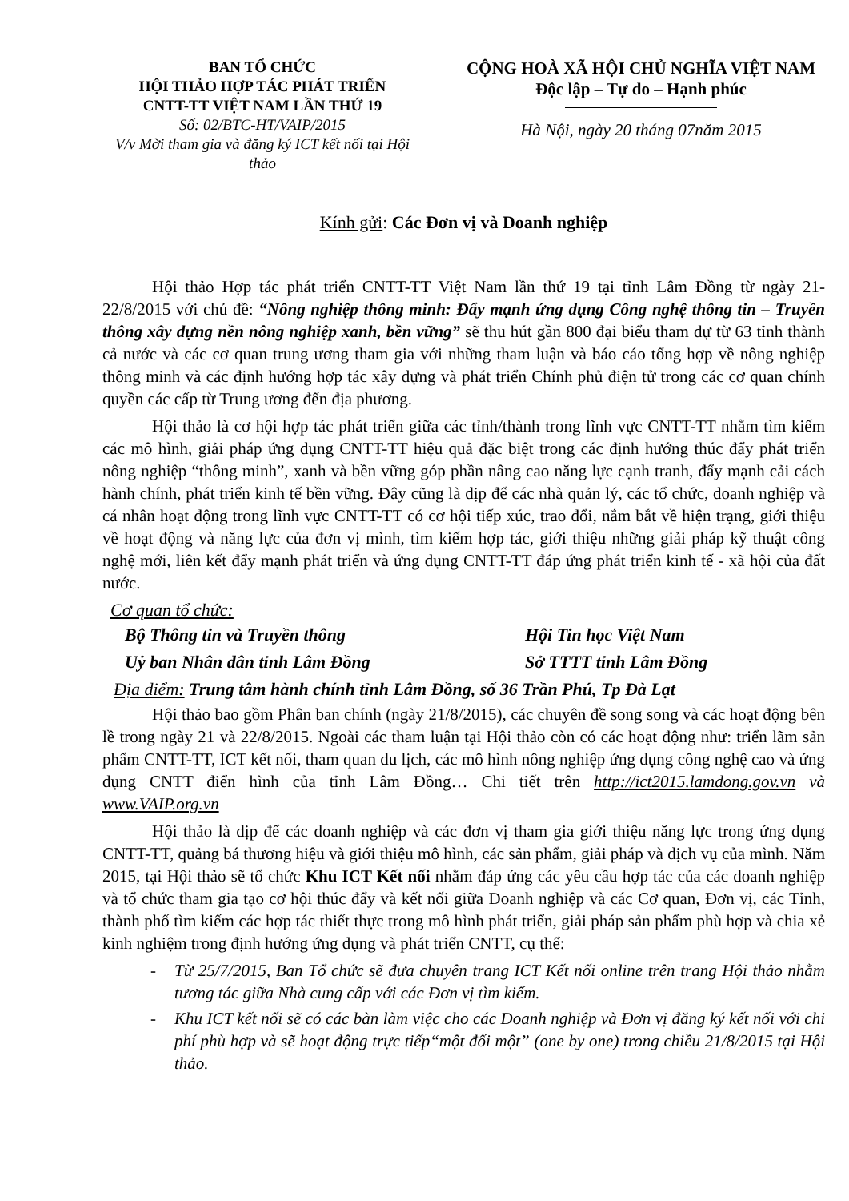BAN TỔ CHỨC
HỘI THẢO HỢP TÁC PHÁT TRIỂN
CNTT-TT VIỆT NAM LẦN THỨ 19
Số: 02/BTC-HT/VAIP/2015
V/v Mời tham gia và đăng ký ICT kết nối tại Hội thảo
CỘNG HOÀ XÃ HỘI CHỦ NGHĨA VIỆT NAM
Độc lập – Tự do – Hạnh phúc
Hà Nội, ngày 20 tháng 07năm 2015
Kính gửi: Các Đơn vị và Doanh nghiệp
Hội thảo Hợp tác phát triển CNTT-TT Việt Nam lần thứ 19 tại tỉnh Lâm Đồng từ ngày 21-22/8/2015 với chủ đề: “Nông nghiệp thông minh: Đẩy mạnh ứng dụng Công nghệ thông tin – Truyền thông xây dựng nền nông nghiệp xanh, bền vững” sẽ thu hút gần 800 đại biểu tham dự từ 63 tỉnh thành cả nước và các cơ quan trung ương tham gia với những tham luận và báo cáo tổng hợp về nông nghiệp thông minh và các định hướng hợp tác xây dựng và phát triển Chính phủ điện tử trong các cơ quan chính quyền các cấp từ Trung ương đến địa phương.
Hội thảo là cơ hội hợp tác phát triển giữa các tỉnh/thành trong lĩnh vực CNTT-TT nhằm tìm kiếm các mô hình, giải pháp ứng dụng CNTT-TT hiệu quả đặc biệt trong các định hướng thúc đẩy phát triển nông nghiệp “thông minh”, xanh và bền vững góp phần nâng cao năng lực cạnh tranh, đẩy mạnh cải cách hành chính, phát triển kinh tế bền vững. Đây cũng là dịp để các nhà quản lý, các tổ chức, doanh nghiệp và cá nhân hoạt động trong lĩnh vực CNTT-TT có cơ hội tiếp xúc, trao đổi, nắm bắt về hiện trạng, giới thiệu về hoạt động và năng lực của đơn vị mình, tìm kiếm hợp tác, giới thiệu những giải pháp kỹ thuật công nghệ mới, liên kết đẩy mạnh phát triển và ứng dụng CNTT-TT đáp ứng phát triển kinh tế - xã hội của đất nước.
Cơ quan tổ chức:
Bộ Thông tin và Truyền thông Hội Tin học Việt Nam
Uỷ ban Nhân dân tỉnh Lâm Đồng Sở TTTT tỉnh Lâm Đồng
Địa điểm: Trung tâm hành chính tỉnh Lâm Đồng, số 36 Trần Phú, Tp Đà Lạt
Hội thảo bao gồm Phân ban chính (ngày 21/8/2015), các chuyên đề song song và các hoạt động bên lề trong ngày 21 và 22/8/2015. Ngoài các tham luận tại Hội thảo còn có các hoạt động như: triển lãm sản phẩm CNTT-TT, ICT kết nối, tham quan du lịch, các mô hình nông nghiệp ứng dụng công nghệ cao và ứng dụng CNTT điển hình của tỉnh Lâm Đồng… Chi tiết trên http://ict2015.lamdong.gov.vn và www.VAIP.org.vn
Hội thảo là dịp để các doanh nghiệp và các đơn vị tham gia giới thiệu năng lực trong ứng dụng CNTT-TT, quảng bá thương hiệu và giới thiệu mô hình, các sản phẩm, giải pháp và dịch vụ của mình. Năm 2015, tại Hội thảo sẽ tổ chức Khu ICT Kết nối nhằm đáp ứng các yêu cầu hợp tác của các doanh nghiệp và tổ chức tham gia tạo cơ hội thúc đẩy và kết nối giữa Doanh nghiệp và các Cơ quan, Đơn vị, các Tỉnh, thành phố tìm kiếm các hợp tác thiết thực trong mô hình phát triển, giải pháp sản phẩm phù hợp và chia xẻ kinh nghiệm trong định hướng ứng dụng và phát triển CNTT, cụ thể:
- Từ 25/7/2015, Ban Tổ chức sẽ đưa chuyên trang ICT Kết nối online trên trang Hội thảo nhằm tương tác giữa Nhà cung cấp với các Đơn vị tìm kiếm.
- Khu ICT kết nối sẽ có các bàn làm việc cho các Doanh nghiệp và Đơn vị đăng ký kết nối với chi phí phù hợp và sẽ hoạt động trực tiếp“một đối một” (one by one) trong chiều 21/8/2015 tại Hội thảo.